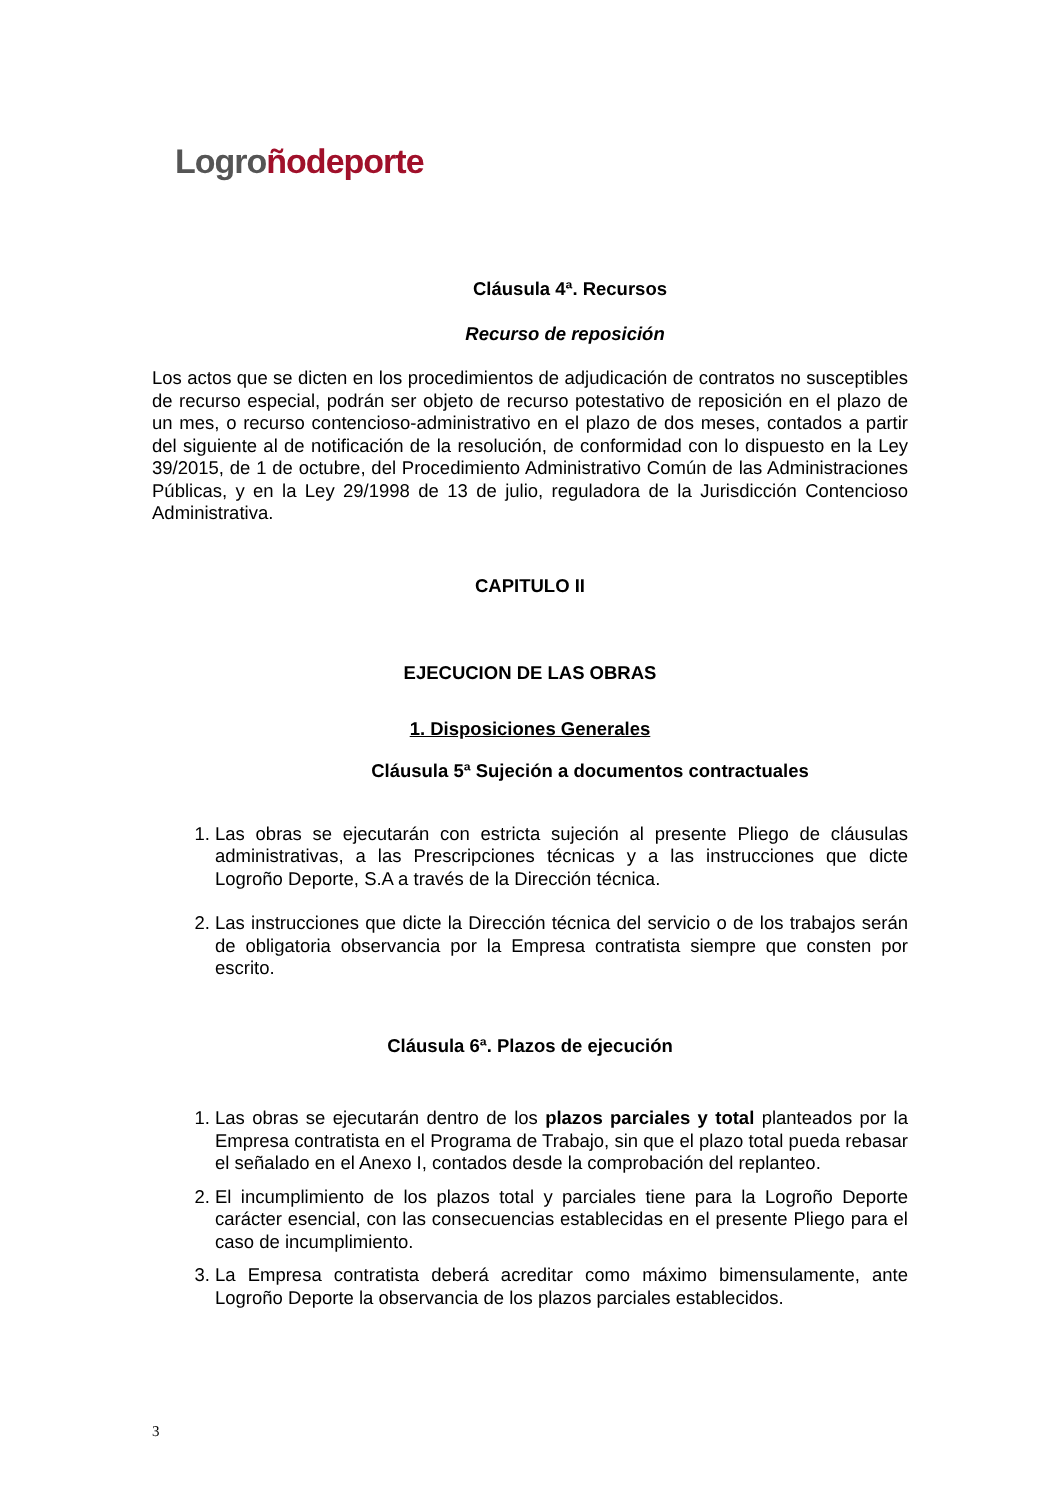Logro ñodeporte
Cláusula 4ª. Recursos
Recurso de reposición
Los actos que se dicten en los procedimientos de adjudicación de contratos no susceptibles de recurso especial, podrán ser objeto de recurso potestativo de reposición en el plazo de un mes, o recurso contencioso-administrativo en el plazo de dos meses, contados a partir del siguiente al de notificación de la resolución, de conformidad con lo dispuesto en la Ley 39/2015, de 1 de octubre, del Procedimiento Administrativo Común de las Administraciones Públicas, y en la Ley 29/1998 de 13 de julio, reguladora de la Jurisdicción Contencioso Administrativa.
CAPITULO II
EJECUCION DE LAS OBRAS
1. Disposiciones Generales
Cláusula 5ª Sujeción a documentos contractuales
1. Las obras se ejecutarán con estricta sujeción al presente Pliego de cláusulas administrativas, a las Prescripciones técnicas y a las instrucciones que dicte Logroño Deporte, S.A a través de la Dirección técnica.
2. Las instrucciones que dicte la Dirección técnica del servicio o de los trabajos serán de obligatoria observancia por la Empresa contratista siempre que consten por escrito.
Cláusula 6ª. Plazos de ejecución
1. Las obras se ejecutarán dentro de los plazos parciales y total planteados por la Empresa contratista en el Programa de Trabajo, sin que el plazo total pueda rebasar el señalado en el Anexo I, contados desde la comprobación del replanteo.
2. El incumplimiento de los plazos total y parciales tiene para la Logroño Deporte carácter esencial, con las consecuencias establecidas en el presente Pliego para el caso de incumplimiento.
3. La Empresa contratista deberá acreditar como máximo bimensulamente, ante Logroño Deporte la observancia de los plazos parciales establecidos.
3